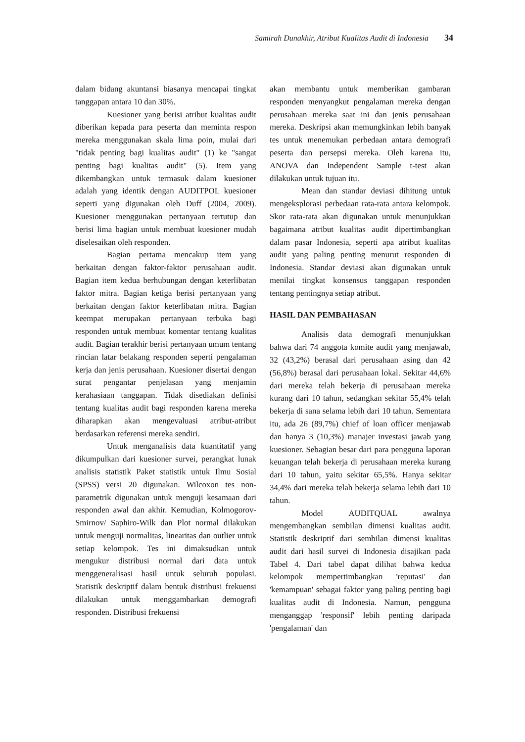Samirah Dunakhir, Atribut Kualitas Audit di Indonesia 34
dalam bidang akuntansi biasanya mencapai tingkat tanggapan antara 10 dan 30%.
Kuesioner yang berisi atribut kualitas audit diberikan kepada para peserta dan meminta respon mereka menggunakan skala lima poin, mulai dari "tidak penting bagi kualitas audit" (1) ke "sangat penting bagi kualitas audit" (5). Item yang dikembangkan untuk termasuk dalam kuesioner adalah yang identik dengan AUDITPOL kuesioner seperti yang digunakan oleh Duff (2004, 2009). Kuesioner menggunakan pertanyaan tertutup dan berisi lima bagian untuk membuat kuesioner mudah diselesaikan oleh responden.
Bagian pertama mencakup item yang berkaitan dengan faktor-faktor perusahaan audit. Bagian item kedua berhubungan dengan keterlibatan faktor mitra. Bagian ketiga berisi pertanyaan yang berkaitan dengan faktor keterlibatan mitra. Bagian keempat merupakan pertanyaan terbuka bagi responden untuk membuat komentar tentang kualitas audit. Bagian terakhir berisi pertanyaan umum tentang rincian latar belakang responden seperti pengalaman kerja dan jenis perusahaan. Kuesioner disertai dengan surat pengantar penjelasan yang menjamin kerahasiaan tanggapan. Tidak disediakan definisi tentang kualitas audit bagi responden karena mereka diharapkan akan mengevaluasi atribut-atribut berdasarkan referensi mereka sendiri.
Untuk menganalisis data kuantitatif yang dikumpulkan dari kuesioner survei, perangkat lunak analisis statistik Paket statistik untuk Ilmu Sosial (SPSS) versi 20 digunakan. Wilcoxon tes non-parametrik digunakan untuk menguji kesamaan dari responden awal dan akhir. Kemudian, Kolmogorov-Smirnov/ Saphiro-Wilk dan Plot normal dilakukan untuk menguji normalitas, linearitas dan outlier untuk setiap kelompok. Tes ini dimaksudkan untuk mengukur distribusi normal dari data untuk menggeneralisasi hasil untuk seluruh populasi. Statistik deskriptif dalam bentuk distribusi frekuensi dilakukan untuk menggambarkan demografi responden. Distribusi frekuensi
akan membantu untuk memberikan gambaran responden menyangkut pengalaman mereka dengan perusahaan mereka saat ini dan jenis perusahaan mereka. Deskripsi akan memungkinkan lebih banyak tes untuk menemukan perbedaan antara demografi peserta dan persepsi mereka. Oleh karena itu, ANOVA dan Independent Sample t-test akan dilakukan untuk tujuan itu.
Mean dan standar deviasi dihitung untuk mengeksplorasi perbedaan rata-rata antara kelompok. Skor rata-rata akan digunakan untuk menunjukkan bagaimana atribut kualitas audit dipertimbangkan dalam pasar Indonesia, seperti apa atribut kualitas audit yang paling penting menurut responden di Indonesia. Standar deviasi akan digunakan untuk menilai tingkat konsensus tanggapan responden tentang pentingnya setiap atribut.
HASIL DAN PEMBAHASAN
Analisis data demografi menunjukkan bahwa dari 74 anggota komite audit yang menjawab, 32 (43,2%) berasal dari perusahaan asing dan 42 (56,8%) berasal dari perusahaan lokal. Sekitar 44,6% dari mereka telah bekerja di perusahaan mereka kurang dari 10 tahun, sedangkan sekitar 55,4% telah bekerja di sana selama lebih dari 10 tahun. Sementara itu, ada 26 (89,7%) chief of loan officer menjawab dan hanya 3 (10,3%) manajer investasi jawab yang kuesioner. Sebagian besar dari para pengguna laporan keuangan telah bekerja di perusahaan mereka kurang dari 10 tahun, yaitu sekitar 65,5%. Hanya sekitar 34,4% dari mereka telah bekerja selama lebih dari 10 tahun.
Model AUDITQUAL awalnya mengembangkan sembilan dimensi kualitas audit. Statistik deskriptif dari sembilan dimensi kualitas audit dari hasil survei di Indonesia disajikan pada Tabel 4. Dari tabel dapat dilihat bahwa kedua kelompok mempertimbangkan 'reputasi' dan 'kemampuan' sebagai faktor yang paling penting bagi kualitas audit di Indonesia. Namun, pengguna menganggap 'responsif' lebih penting daripada 'pengalaman' dan